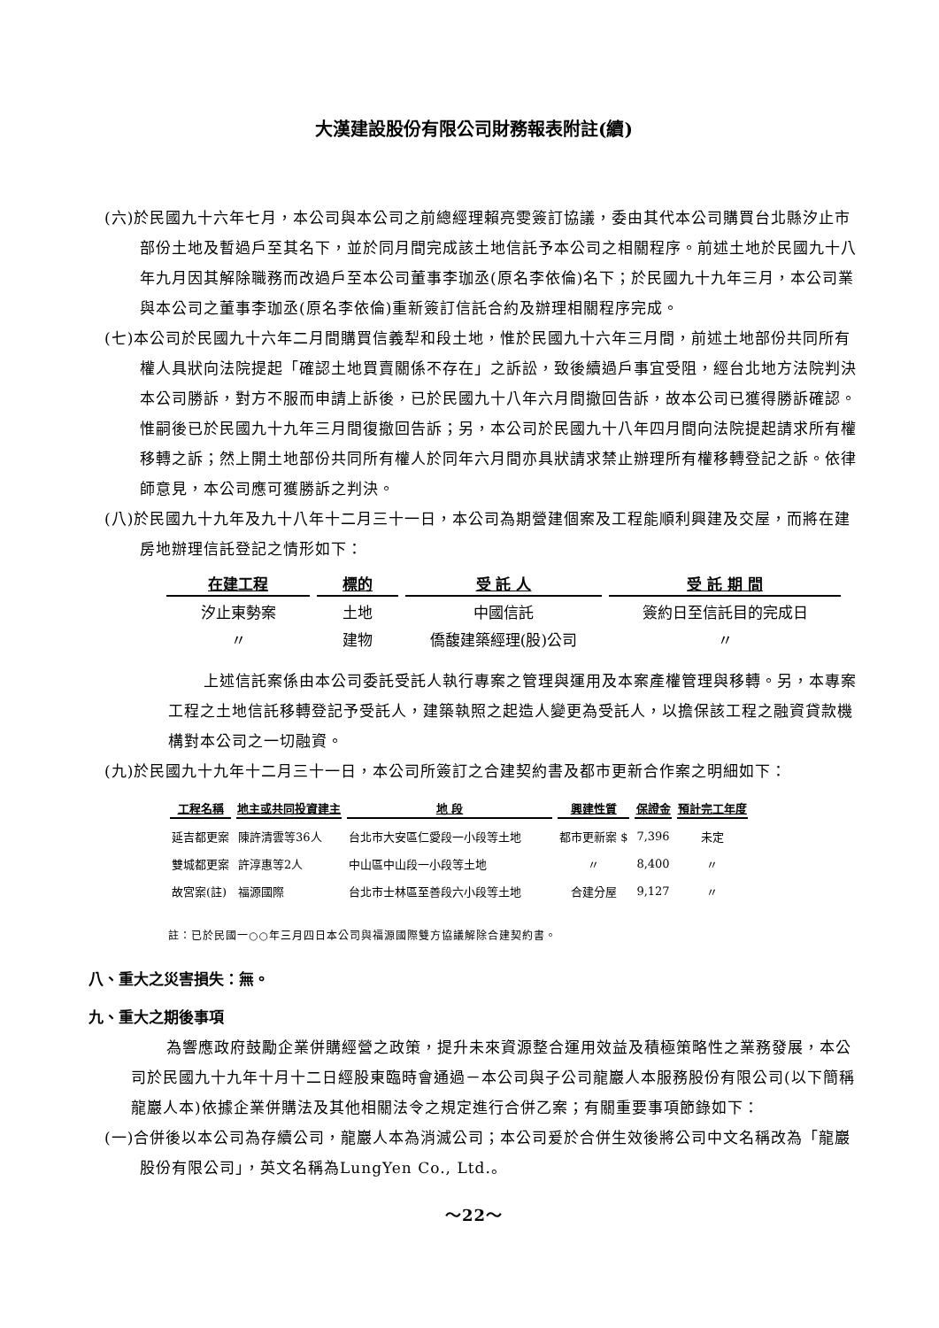大漢建設股份有限公司財務報表附註(續)
(六)於民國九十六年七月，本公司與本公司之前總經理賴亮雯簽訂協議，委由其代本公司購買台北縣汐止市部份土地及暫過戶至其名下，並於同月間完成該土地信託予本公司之相關程序。前述土地於民國九十八年九月因其解除職務而改過戶至本公司董事李珈丞(原名李依倫)名下；於民國九十九年三月，本公司業與本公司之董事李珈丞(原名李依倫)重新簽訂信託合約及辦理相關程序完成。
(七)本公司於民國九十六年二月間購買信義犁和段土地，惟於民國九十六年三月間，前述土地部份共同所有權人具狀向法院提起「確認土地買賣關係不存在」之訴訟，致後續過戶事宜受阻，經台北地方法院判決本公司勝訴，對方不服而申請上訴後，已於民國九十八年六月間撤回告訴，故本公司已獲得勝訴確認。惟嗣後已於民國九十九年三月間復撤回告訴；另，本公司於民國九十八年四月間向法院提起請求所有權移轉之訴；然上開土地部份共同所有權人於同年六月間亦具狀請求禁止辦理所有權移轉登記之訴。依律師意見，本公司應可獲勝訴之判決。
(八)於民國九十九年及九十八年十二月三十一日，本公司為期營建個案及工程能順利興建及交屋，而將在建房地辦理信託登記之情形如下：
| 在建工程 | 標的 | 受 託 人 | 受 託 期 間 |
| --- | --- | --- | --- |
| 汐止東勢案 | 土地 | 中國信託 | 簽約日至信託目的完成日 |
| 〃 | 建物 | 僑馥建築經理(股)公司 | 〃 |
上述信託案係由本公司委託受託人執行專案之管理與運用及本案產權管理與移轉。另，本專案工程之土地信託移轉登記予受託人，建築執照之起造人變更為受託人，以擔保該工程之融資貸款機構對本公司之一切融資。
(九)於民國九十九年十二月三十一日，本公司所簽訂之合建契約書及都市更新合作案之明細如下：
| 工程名稱 | 地主或共同投資建主 | 地 段 | 興建性質 | 保證金 | 預計完工年度 |
| --- | --- | --- | --- | --- | --- |
| 延吉都更案 | 陳許清雲等36人 | 台北市大安區仁愛段一小段等土地 | 都市更新案 $ | 7,396 | 未定 |
| 雙城都更案 | 許淳惠等2人 | 中山區中山段一小段等土地 | 〃 | 8,400 | 〃 |
| 故宮案(註) | 福源國際 | 台北市士林區至善段六小段等土地 | 合建分屋 | 9,127 | 〃 |
註：已於民國一○○年三月四日本公司與福源國際雙方協議解除合建契約書。
八、重大之災害損失：無。
九、重大之期後事項
為響應政府鼓勵企業併購經營之政策，提升未來資源整合運用效益及積極策略性之業務發展，本公司於民國九十九年十月十二日經股東臨時會通過－本公司與子公司龍巖人本服務股份有限公司(以下簡稱龍巖人本)依據企業併購法及其他相關法令之規定進行合併乙案；有關重要事項節錄如下：
(一)合併後以本公司為存續公司，龍巖人本為消滅公司；本公司爰於合併生效後將公司中文名稱改為「龍巖股份有限公司」，英文名稱為LungYen Co., Ltd.。
～22～